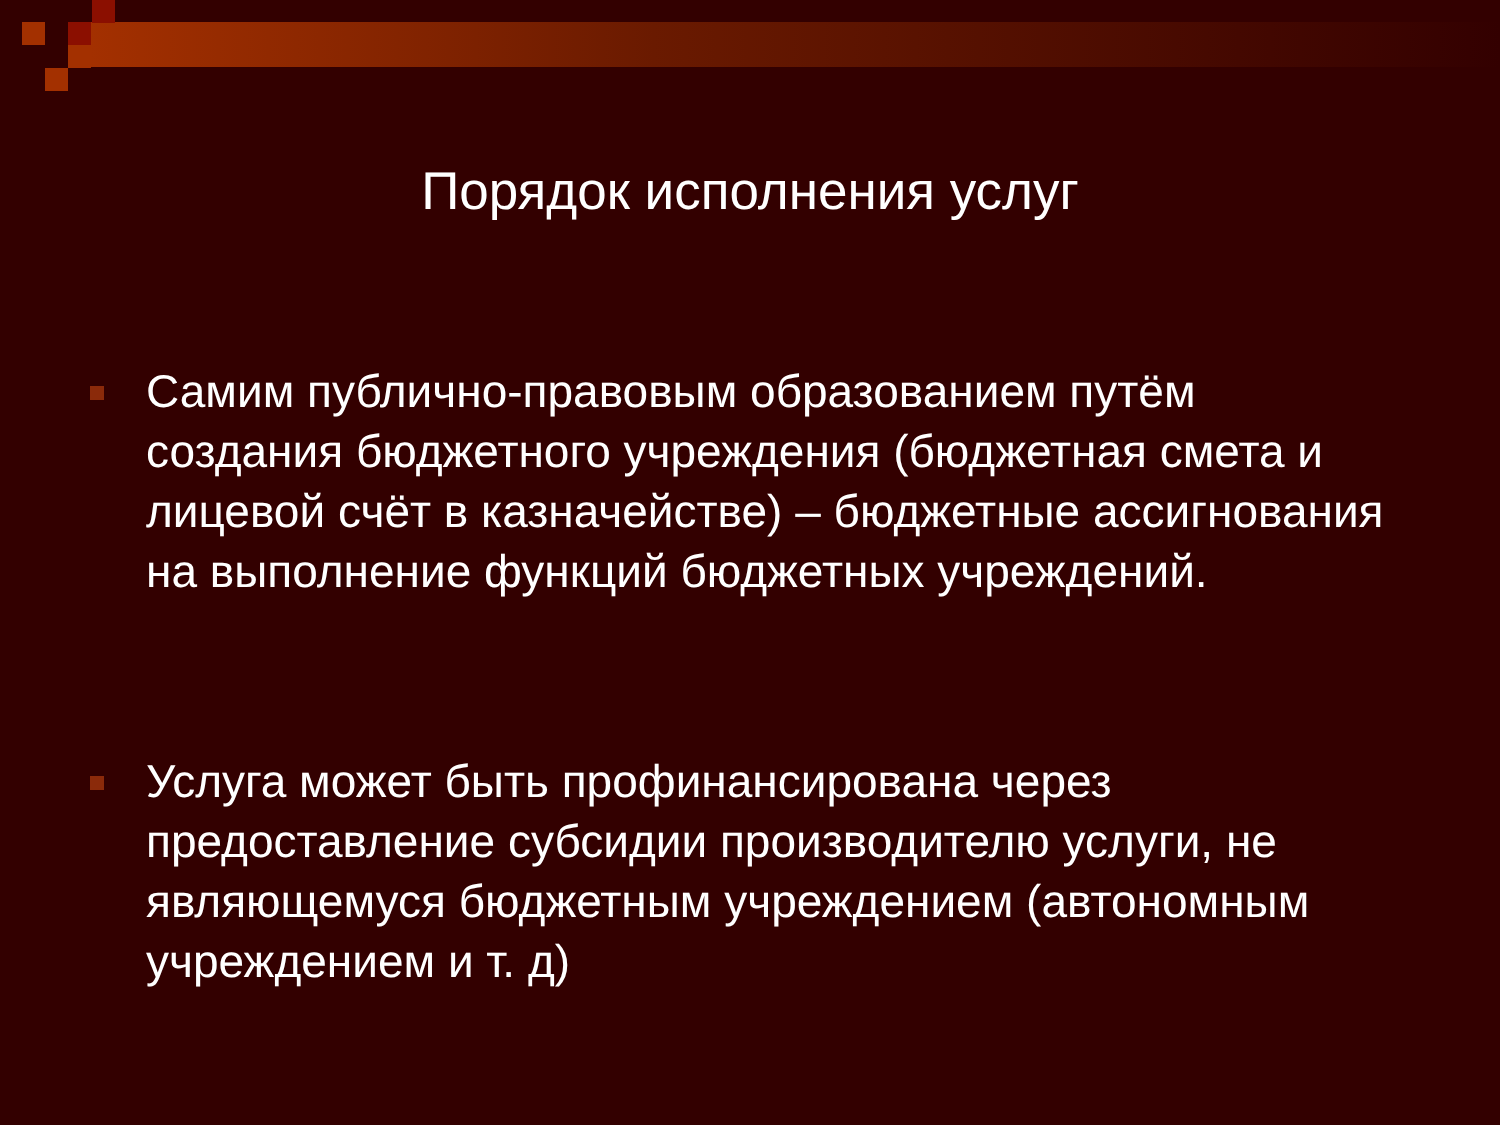Порядок исполнения услуг
Самим публично-правовым образованием путём создания бюджетного учреждения (бюджетная смета и лицевой счёт в казначействе) – бюджетные ассигнования на выполнение функций бюджетных учреждений.
Услуга может быть профинансирована через предоставление субсидии производителю услуги, не являющемуся бюджетным учреждением (автономным учреждением и т. д)